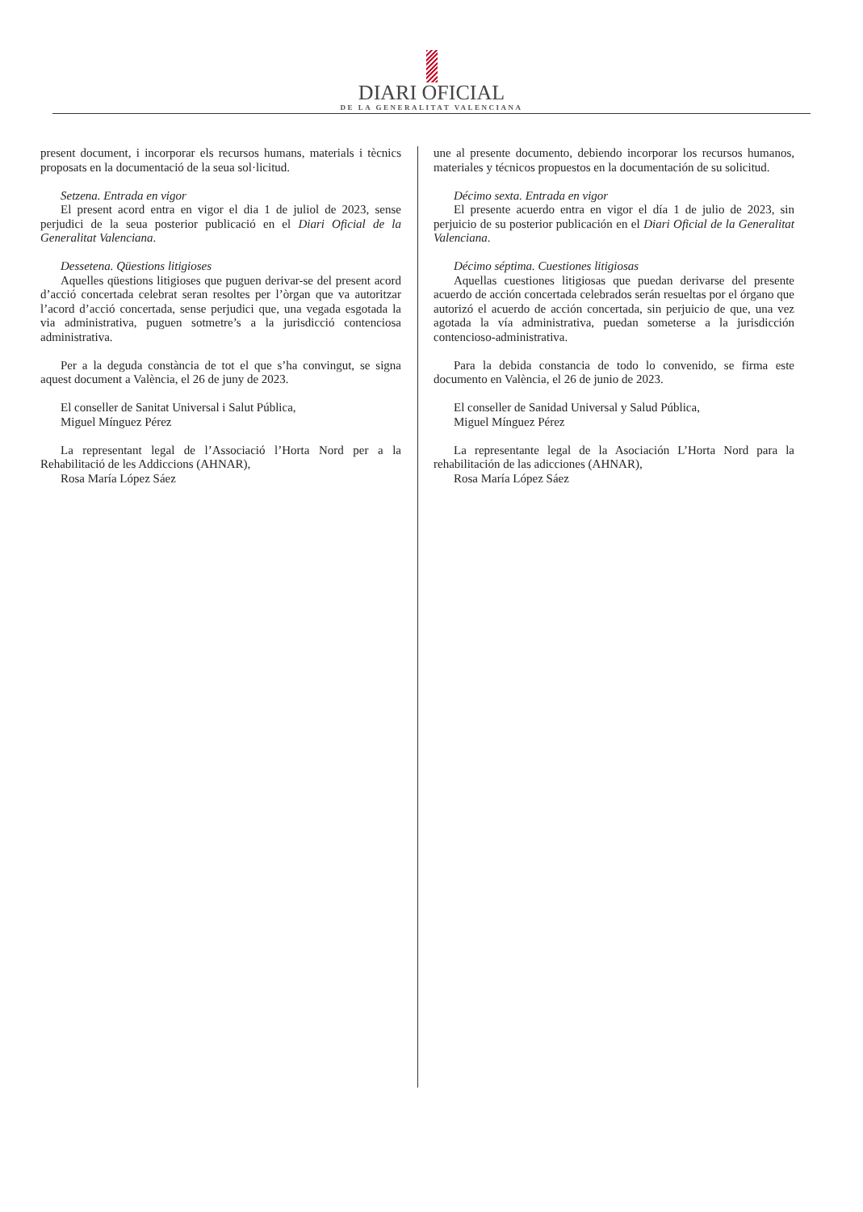DIARI OFICIAL
DE LA GENERALITAT VALENCIANA
present document, i incorporar els recursos humans, materials i tècnics proposats en la documentació de la seua sol·licitud.
Setzena. Entrada en vigor
El present acord entra en vigor el dia 1 de juliol de 2023, sense perjudici de la seua posterior publicació en el Diari Oficial de la Generalitat Valenciana.
Dessetena. Qüestions litigioses
Aquelles qüestions litigioses que puguen derivar-se del present acord d’acció concertada celebrat seran resoltes per l’òrgan que va autoritzar l’acord d’acció concertada, sense perjudici que, una vegada esgotada la via administrativa, puguen sotmetre’s a la jurisdicció contenciosa administrativa.
Per a la deguda constància de tot el que s’ha convingut, se signa aquest document a València, el 26 de juny de 2023.
El conseller de Sanitat Universal i Salut Pública,
Miguel Mínguez Pérez
La representant legal de l’Associació l’Horta Nord per a la Rehabilitació de les Addiccions (AHNAR),
Rosa María López Sáez
une al presente documento, debiendo incorporar los recursos humanos, materiales y técnicos propuestos en la documentación de su solicitud.
Décimo sexta. Entrada en vigor
El presente acuerdo entra en vigor el día 1 de julio de 2023, sin perjuicio de su posterior publicación en el Diari Oficial de la Generalitat Valenciana.
Décimo séptima. Cuestiones litigiosas
Aquellas cuestiones litigiosas que puedan derivarse del presente acuerdo de acción concertada celebrados serán resueltas por el órgano que autorizó el acuerdo de acción concertada, sin perjuicio de que, una vez agotada la vía administrativa, puedan someterse a la jurisdicción contencioso-administrativa.
Para la debida constancia de todo lo convenido, se firma este documento en València, el 26 de junio de 2023.
El conseller de Sanidad Universal y Salud Pública,
Miguel Mínguez Pérez
La representante legal de la Asociación L’Horta Nord para la rehabilitación de las adicciones (AHNAR),
Rosa María López Sáez